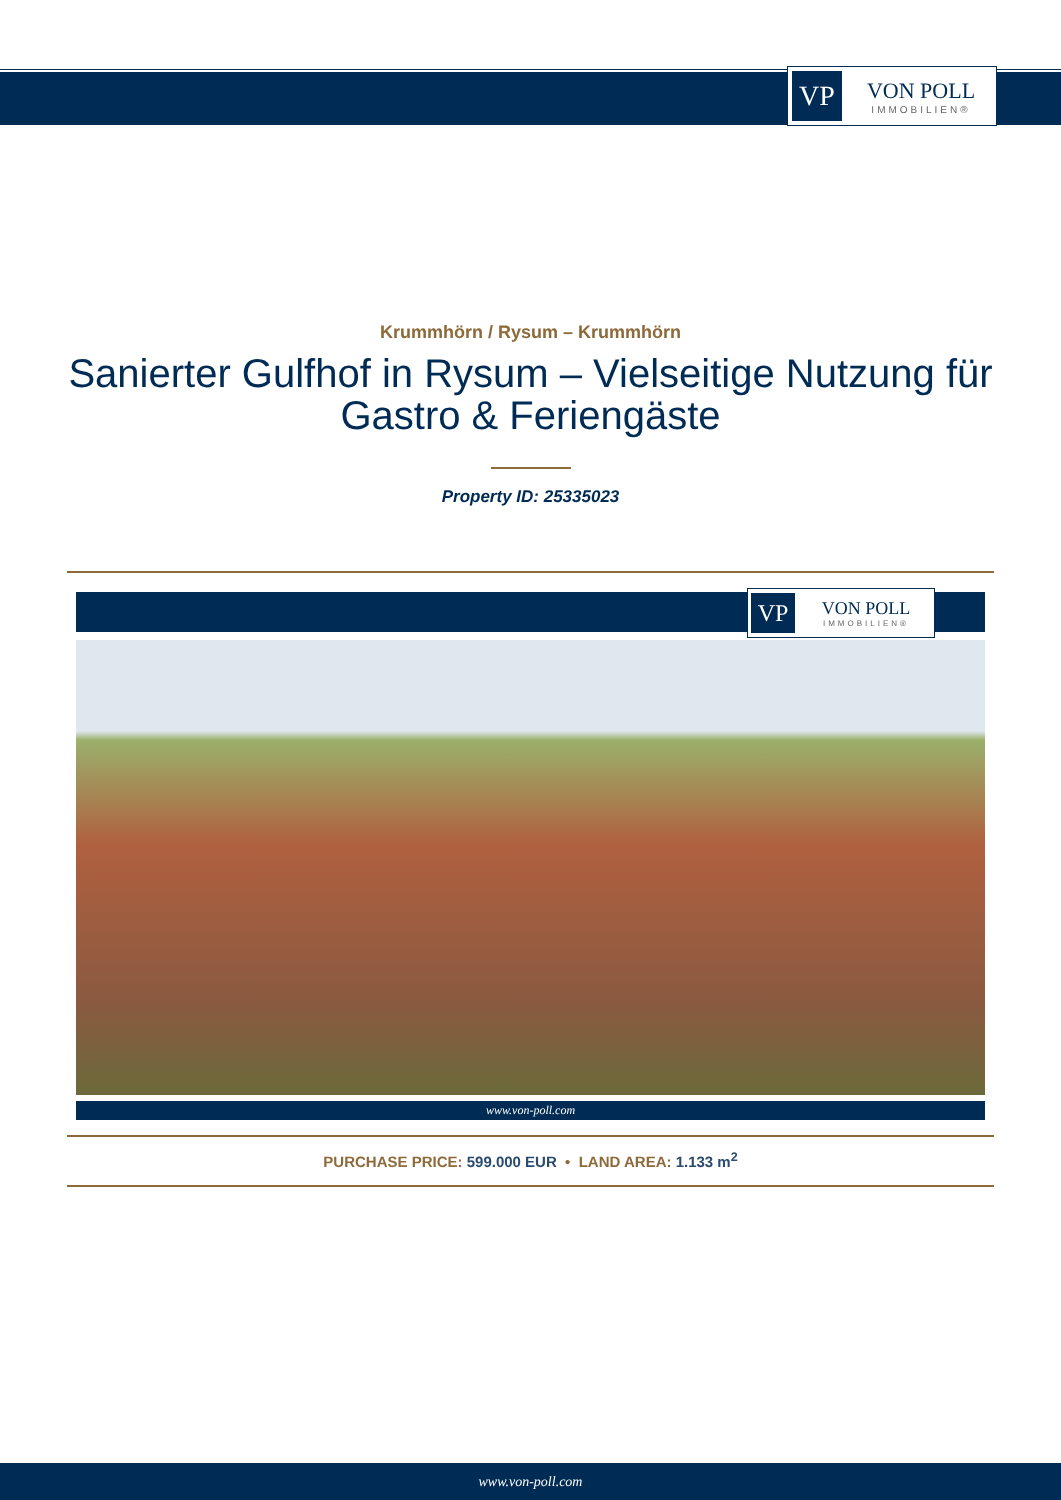VP
VON POLL
IMMOBILIEN®
Krummhörn / Rysum – Krummhörn
Sanierter Gulfhof in Rysum – Vielseitige Nutzung für Gastro & Feriengäste
Property ID: 25335023
VP
VON POLL
IMMOBILIEN®
www.von-poll.com
PURCHASE PRICE: 599.000 EUR • LAND AREA: 1.133 m<sup>2</sup>
www.von-poll.com